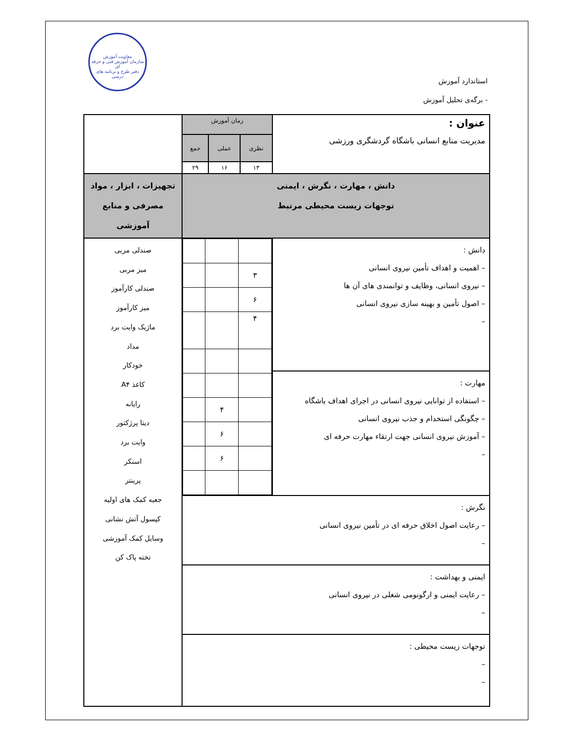معاونت آموزش
سازمان آموزش فنی و حرفه ای
دفتر طرح و برنامه های درسی
استاندارد آموزش
- برگه‌ی تحلیل آموزش
| عنوان : مدیریت منابع انسانی باشگاه گردشگری ورزشی | زمان آموزش | | | |
| | نظری | عملی | جمع | |
| | ۱۳ | ۱۶ | ۲۹ | |
| دانش ، مهارت ، نگرش ، ایمنی توجهات زیست محیطی مرتبط | | | | تجهیزات ، ابزار ، مواد مصرفی و منابع آموزشی |
| دانش : – اهمیت و اهداف تأمین نیروی انسانی – نیروی انسانی، وظایف و توانمندی های آن ها – اصول تأمین و بهینه سازی نیروی انسانی – | / ۳ / / / / ۶ / / / / ۴ / / / / / ۴ / / / / ۶ / / / / ۶ / / | | | صندلی مربی میز مربی صندلی کارآموز میز کارآموز ماژیک وایت برد مداد خودکار کاغذ A۴ رایانه دیتا پرژکتور وایت برد اسنکر پرینتر جعبه کمک های اولیه کپسول آتش نشانی وسایل کمک آموزشی تخته پاک کن |
| مهارت : – استفاده از توانایی نیروی انسانی در اجرای اهداف باشگاه – چگونگی استخدام و جذب نیروی انسانی – آموزش نیروی انسانی جهت ارتقاء مهارت حرفه ای – | | | | |
| نگرش : – رعایت اصول اخلاق حرفه ای در تأمین نیروی انسانی – | | | | |
| ایمنی و بهداشت : – رعایت ایمنی و ارگونومی شغلی در نیروی انسانی – | | | | |
| توجهات زیست محیطی : – – | | | | |